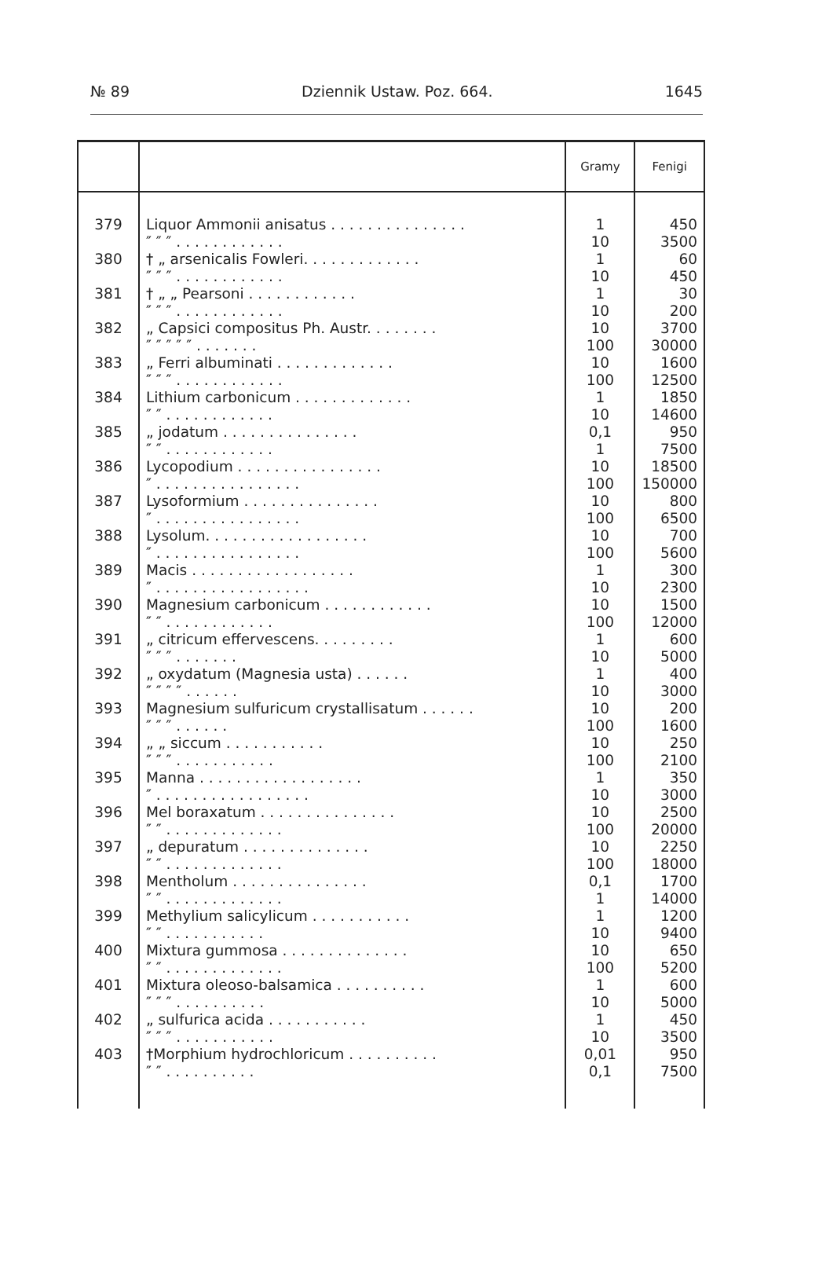№ 89 Dziennik Ustaw. Poz. 664. 1645
| | | Gramy | Fenigi |
| --- | --- | --- | --- |
| 379 | Liquor Ammonii anisatus . . . . . . . . . . . . . . . ″ ″ ″ . . . . . . . . . . . . | 1 10 | 450 3500 |
| 380 | † „ arsenicalis Fowleri. . . . . . . . . . . . . ″ ″ ″ . . . . . . . . . . . . | 1 10 | 60 450 |
| 381 | † „ „ Pearsoni . . . . . . . . . . . . ″ ″ ″ . . . . . . . . . . . . | 1 10 | 30 200 |
| 382 | „ Capsici compositus Ph. Austr. . . . . . . . ″ ″ ″ ″ ″ . . . . . . . | 10 100 | 3700 30000 |
| 383 | „ Ferri albuminati . . . . . . . . . . . . . ″ ″ ″ . . . . . . . . . . . . | 10 100 | 1600 12500 |
| 384 | Lithium carbonicum . . . . . . . . . . . . . ″ ″ . . . . . . . . . . . . | 1 10 | 1850 14600 |
| 385 | „ jodatum . . . . . . . . . . . . . . . ″ ″ . . . . . . . . . . . . | 0,1 1 | 950 7500 |
| 386 | Lycopodium . . . . . . . . . . . . . . . . ″ . . . . . . . . . . . . . . . . | 10 100 | 18500 150000 |
| 387 | Lysoformium . . . . . . . . . . . . . . . ″ . . . . . . . . . . . . . . . . | 10 100 | 800 6500 |
| 388 | Lysolum. . . . . . . . . . . . . . . . . . ″ . . . . . . . . . . . . . . . . | 10 100 | 700 5600 |
| 389 | Macis . . . . . . . . . . . . . . . . . . ″ . . . . . . . . . . . . . . . . . | 1 10 | 300 2300 |
| 390 | Magnesium carbonicum . . . . . . . . . . . . ″ ″ . . . . . . . . . . . . | 10 100 | 1500 12000 |
| 391 | „ citricum effervescens. . . . . . . . . ″ ″ ″ . . . . . . . | 1 10 | 600 5000 |
| 392 | „ oxydatum (Magnesia usta) . . . . . . ″ ″ ″ ″ . . . . . . | 1 10 | 400 3000 |
| 393 | Magnesium sulfuricum crystallisatum . . . . . . ″ ″ ″ . . . . . . | 10 100 | 200 1600 |
| 394 | „ „ siccum . . . . . . . . . . . ″ ″ ″ . . . . . . . . . . . | 10 100 | 250 2100 |
| 395 | Manna . . . . . . . . . . . . . . . . . . ″ . . . . . . . . . . . . . . . . . | 1 10 | 350 3000 |
| 396 | Mel boraxatum . . . . . . . . . . . . . . . ″ ″ . . . . . . . . . . . . . | 10 100 | 2500 20000 |
| 397 | „ depuratum . . . . . . . . . . . . . . ″ ″ . . . . . . . . . . . . . | 10 100 | 2250 18000 |
| 398 | Mentholum . . . . . . . . . . . . . . . ″ ″ . . . . . . . . . . . . . | 0,1 1 | 1700 14000 |
| 399 | Methylium salicylicum . . . . . . . . . . . ″ ″ . . . . . . . . . . . | 1 10 | 1200 9400 |
| 400 | Mixtura gummosa . . . . . . . . . . . . . . ″ ″ . . . . . . . . . . . . . | 10 100 | 650 5200 |
| 401 | Mixtura oleoso-balsamica . . . . . . . . . . ″ ″ ″ . . . . . . . . . . | 1 10 | 600 5000 |
| 402 | „ sulfurica acida . . . . . . . . . . . ″ ″ ″ . . . . . . . . . . . | 1 10 | 450 3500 |
| 403 | †Morphium hydrochloricum . . . . . . . . . . ″ ″ . . . . . . . . . . | 0,01 0,1 | 950 7500 |